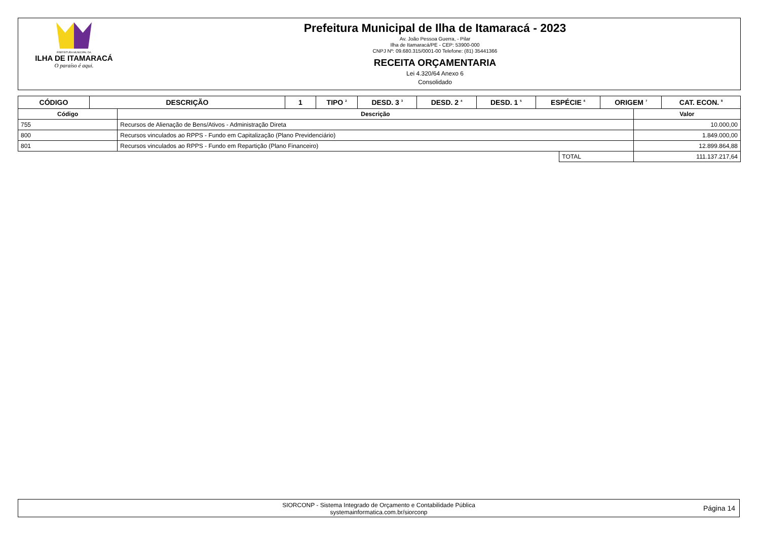PREFEITURA MUNICIPAL DA
ILHA DE ITAMARACÁ
O paraíso é aqui.
Prefeitura Municipal de Ilha de Itamaracá - 2023
Av. João Pessoa Guerra, - Pilar
Ilha de Itamaracá/PE - CEP: 53900-000
CNPJ Nº: 09.680.315/0001-00 Telefone: (81) 35441366
RECEITA ORÇAMENTARIA
Lei 4.320/64 Anexo 6
Consolidado
| CÓDIGO | DESCRIÇÃO | 1 | TIPO <sup>2</sup> | DESD. 3 <sup>3</sup> | DESD. 2 <sup>4</sup> | DESD. 1 <sup>5</sup> | ESPÉCIE <sup>6</sup> | ORIGEM <sup>7</sup> | CAT. ECON. <sup>8</sup> |
| --- | --- | --- | --- | --- | --- | --- | --- | --- | --- |
| Código | Descrição | | Valor |
| --- | --- | --- | --- |
| 755 | Recursos de Alienação de Bens/Ativos - Administração Direta | | 10.000,00 |
| 800 | Recursos vinculados ao RPPS - Fundo em Capitalização (Plano Previdenciário) | | 1.849.000,00 |
| 801 | Recursos vinculados ao RPPS - Fundo em Repartição (Plano Financeiro) | | 12.899.864,88 |
| | | TOTAL | 111.137.217,64 |
SIORCONP - Sistema Integrado de Orçamento e Contabilidade Pública
systemainformatica.com.br/siorconp
Página 14